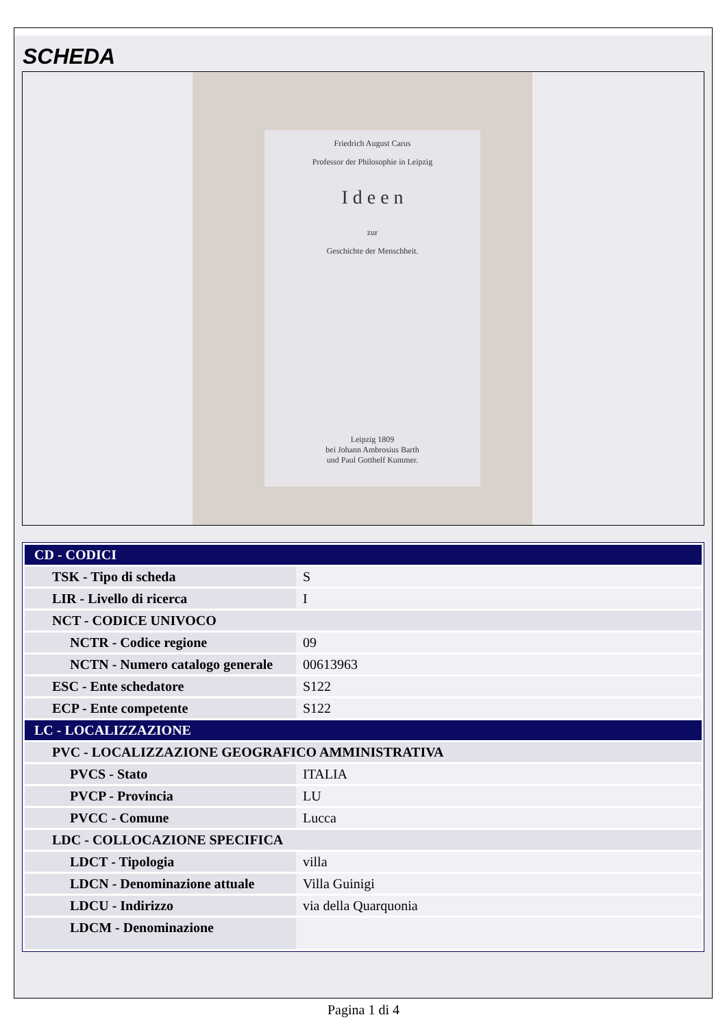SCHEDA
Friedrich August Carus
Professor der Philosophie in Leipzig
I d e e n
zur
Geschichte der Menschheit.
Leipzig 1809
bei Johann Ambrosius Barth
und Paul Gotthelf Kummer.
| CD - CODICI | |
| TSK - Tipo di scheda | S |
| LIR - Livello di ricerca | I |
| NCT - CODICE UNIVOCO | |
| NCTR - Codice regione | 09 |
| NCTN - Numero catalogo generale | 00613963 |
| ESC - Ente schedatore | S122 |
| ECP - Ente competente | S122 |
| LC - LOCALIZZAZIONE | |
| PVC - LOCALIZZAZIONE GEOGRAFICO AMMINISTRATIVA | |
| PVCS - Stato | ITALIA |
| PVCP - Provincia | LU |
| PVCC - Comune | Lucca |
| LDC - COLLOCAZIONE SPECIFICA | |
| LDCT - Tipologia | villa |
| LDCN - Denominazione attuale | Villa Guinigi |
| LDCU - Indirizzo | via della Quarquonia |
| LDCM - Denominazione | |
Pagina 1 di 4